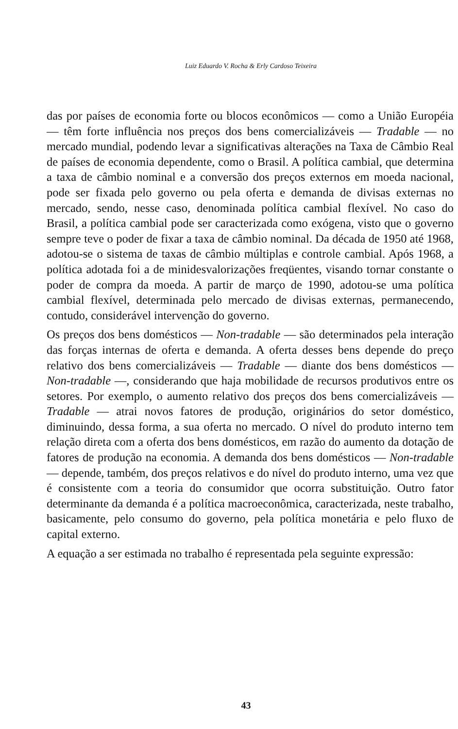Luiz Eduardo V. Rocha & Erly Cardoso Teixeira
das por países de economia forte ou blocos econômicos — como a União Européia — têm forte influência nos preços dos bens comercializáveis — Tradable — no mercado mundial, podendo levar a significativas alterações na Taxa de Câmbio Real de países de economia dependente, como o Brasil. A política cambial, que determina a taxa de câmbio nominal e a conversão dos preços externos em moeda nacional, pode ser fixada pelo governo ou pela oferta e demanda de divisas externas no mercado, sendo, nesse caso, denominada política cambial flexível. No caso do Brasil, a política cambial pode ser caracterizada como exógena, visto que o governo sempre teve o poder de fixar a taxa de câmbio nominal. Da década de 1950 até 1968, adotou-se o sistema de taxas de câmbio múltiplas e controle cambial. Após 1968, a política adotada foi a de minidesvalorizações freqüentes, visando tornar constante o poder de compra da moeda. A partir de março de 1990, adotou-se uma política cambial flexível, determinada pelo mercado de divisas externas, permanecendo, contudo, considerável intervenção do governo.
Os preços dos bens domésticos — Non-tradable — são determinados pela interação das forças internas de oferta e demanda. A oferta desses bens depende do preço relativo dos bens comercializáveis — Tradable — diante dos bens domésticos — Non-tradable —, considerando que haja mobilidade de recursos produtivos entre os setores. Por exemplo, o aumento relativo dos preços dos bens comercializáveis — Tradable — atrai novos fatores de produção, originários do setor doméstico, diminuindo, dessa forma, a sua oferta no mercado. O nível do produto interno tem relação direta com a oferta dos bens domésticos, em razão do aumento da dotação de fatores de produção na economia. A demanda dos bens domésticos — Non-tradable — depende, também, dos preços relativos e do nível do produto interno, uma vez que é consistente com a teoria do consumidor que ocorra substituição. Outro fator determinante da demanda é a política macroeconômica, caracterizada, neste trabalho, basicamente, pelo consumo do governo, pela política monetária e pelo fluxo de capital externo.
A equação a ser estimada no trabalho é representada pela seguinte expressão:
43